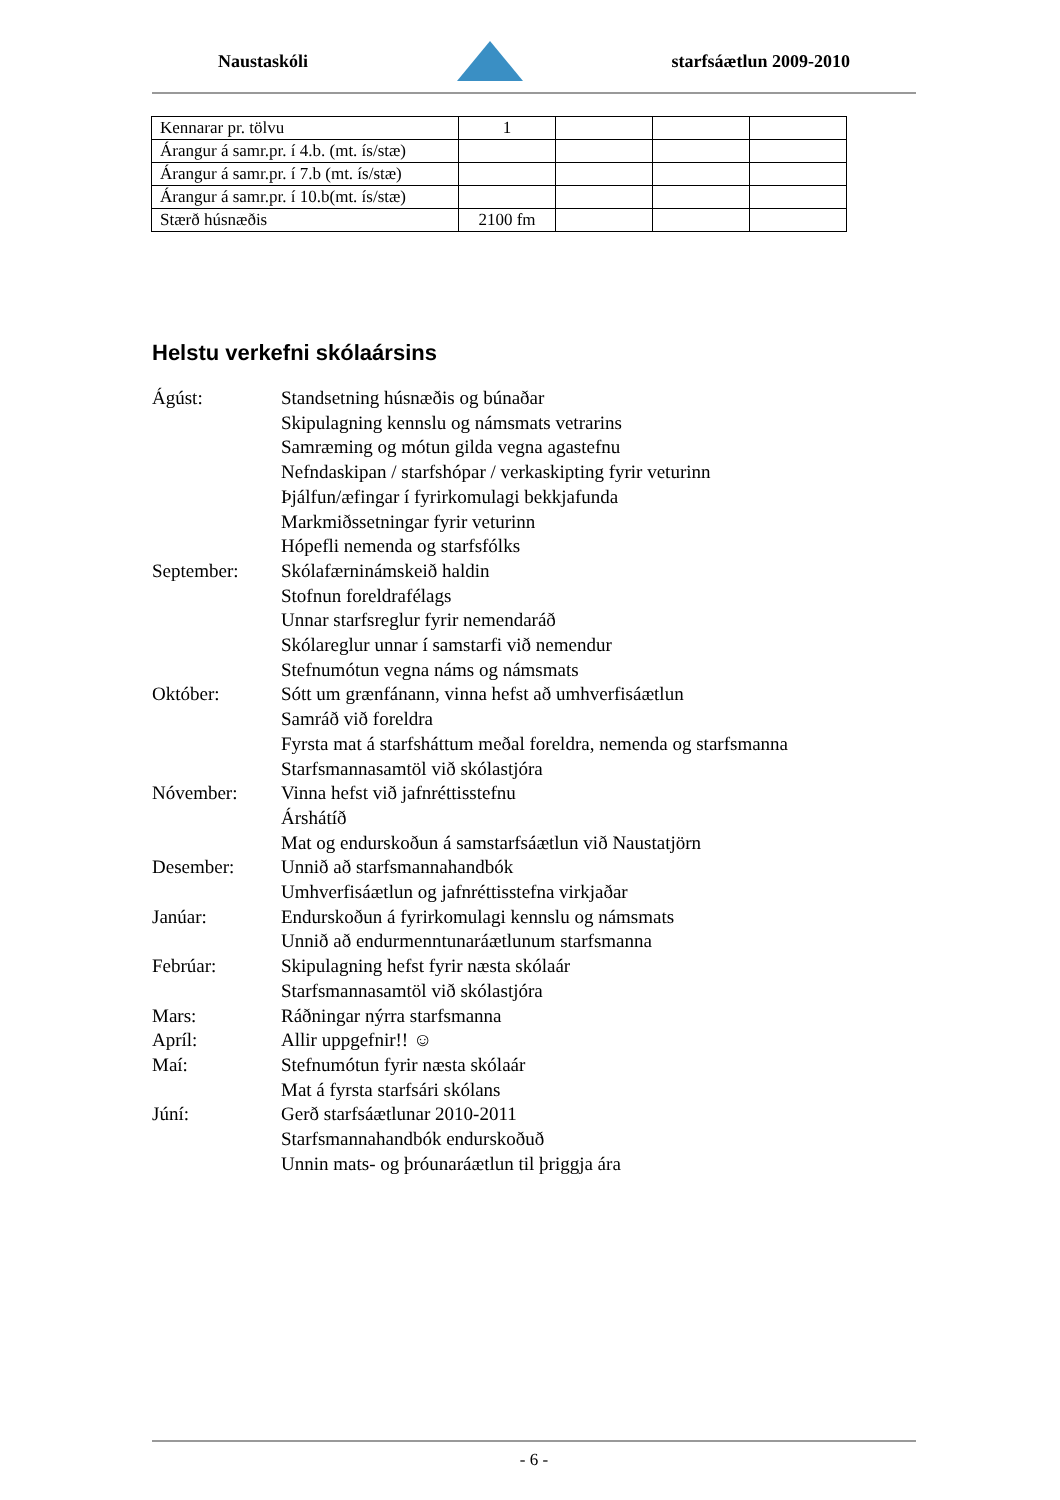Naustaskóli starfsáætlun 2009-2010
| Kennarar pr. tölvu | 1 | | | |
| Árangur á samr.pr. í 4.b. (mt. ís/stæ) | | | | |
| Árangur á samr.pr. í 7.b (mt. ís/stæ) | | | | |
| Árangur á samr.pr. í 10.b(mt. ís/stæ) | | | | |
| Stærð húsnæðis | 2100 fm | | | |
Helstu verkefni skólaársins
Ágúst: Standsetning húsnæðis og búnaðar
Skipulagning kennslu og námsmats vetrarins
Samræming og mótun gilda vegna agastefnu
Nefndaskipan / starfshópar / verkaskipting fyrir veturinn
Þjálfun/æfingar í fyrirkomulagi bekkjafunda
Markmiðssetningar fyrir veturinn
Hópefli nemenda og starfsfólks
September: Skólafærninámskeið haldin
Stofnun foreldrafélags
Unnar starfsreglur fyrir nemendaráð
Skólareglur unnar í samstarfi við nemendur
Stefnumótun vegna náms og námsmats
Október: Sótt um grænfánann, vinna hefst að umhverfisáætlun
Samráð við foreldra
Fyrsta mat á starfsháttum meðal foreldra, nemenda og starfsmanna
Starfsmannasamtöl við skólastjóra
Nóvember: Vinna hefst við jafnréttisstefnu
Árshátíð
Mat og endurskoðun á samstarfsáætlun við Naustatjörn
Desember: Unnið að starfsmannahandbók
Umhverfisáætlun og jafnréttisstefna virkjaðar
Janúar: Endurskoðun á fyrirkomulagi kennslu og námsmats
Unnið að endurmenntunaráætlunum starfsmanna
Febrúar: Skipulagning hefst fyrir næsta skólaár
Starfsmannasamtöl við skólastjóra
Mars: Ráðningar nýrra starfsmanna
Apríl: Allir uppgefnir!! ☺
Maí: Stefnumótun fyrir næsta skólaár
Mat á fyrsta starfsári skólans
Júní: Gerð starfsáætlunar 2010-2011
Starfsmannahandbók endurskoðuð
Unnin mats- og þróunaráætlun til þriggja ára
- 6 -